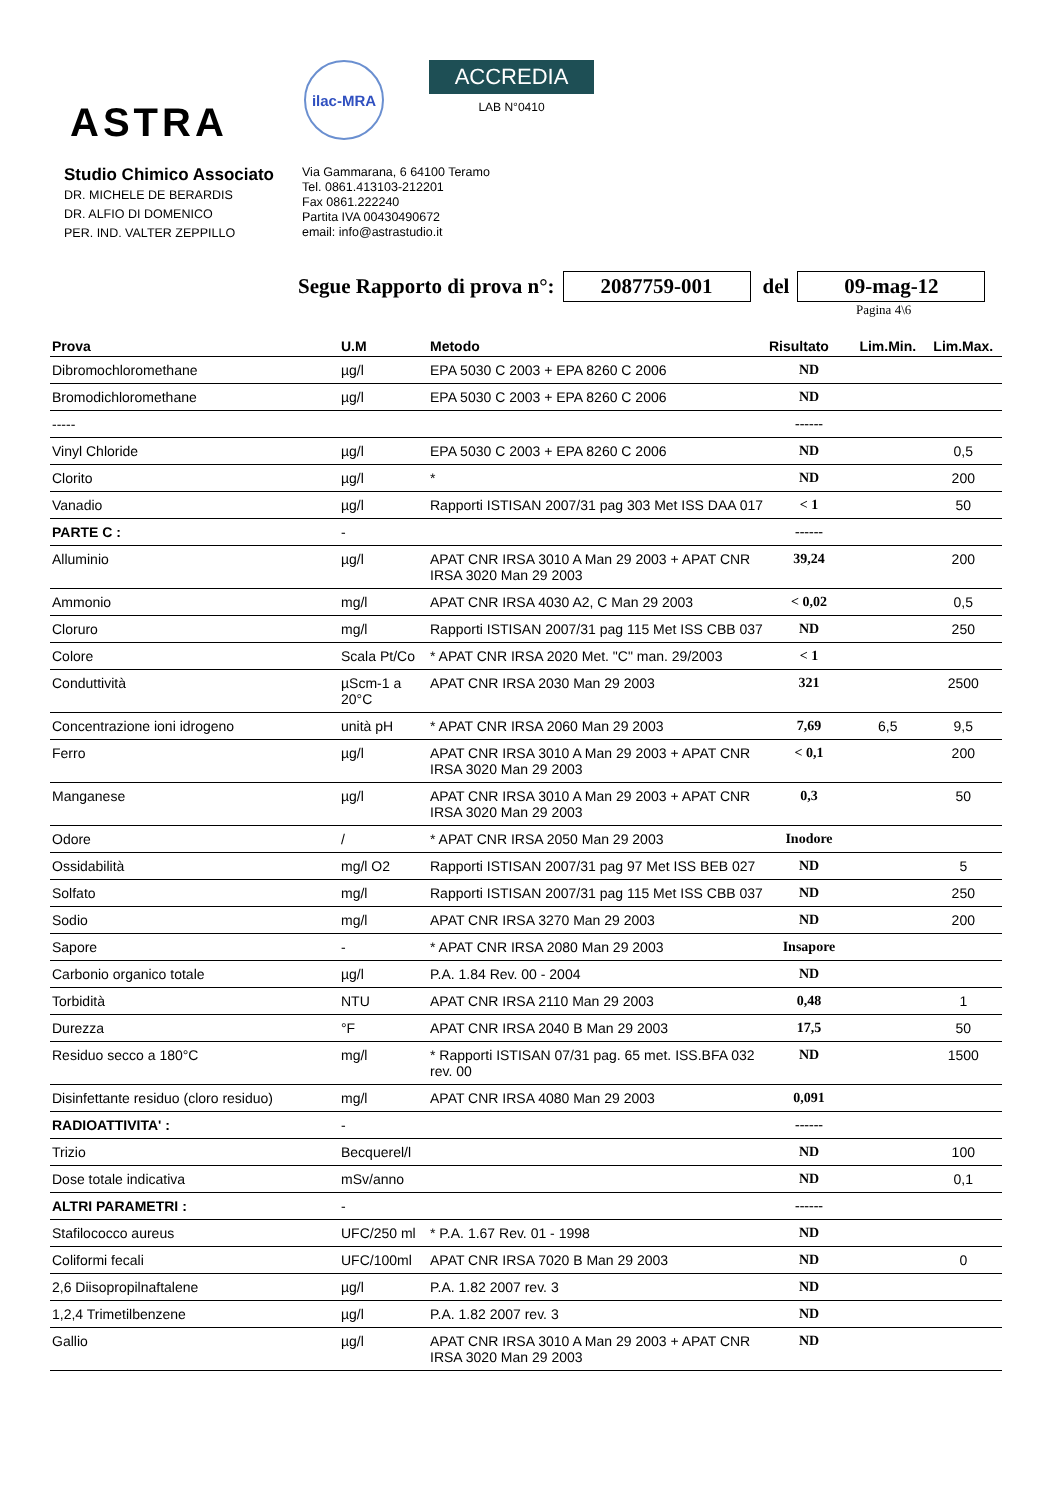ASTRA
ilac-MRA
ACCREDIA
LAB N°0410
Studio Chimico Associato
DR. MICHELE DE BERARDIS
DR. ALFIO DI DOMENICO
PER. IND. VALTER ZEPPILLO
Via Gammarana, 6 64100 Teramo
Tel. 0861.413103-212201
Fax 0861.222240
Partita IVA 00430490672
email: info@astrastudio.it
Segue Rapporto di prova n°: 2087759-001 del 09-mag-12
Pagina 4\6
| Prova | U.M | Metodo | Risultato | Lim.Min. | Lim.Max. |
| --- | --- | --- | --- | --- | --- |
| Dibromochloromethane | µg/l | EPA 5030 C 2003 + EPA 8260 C 2006 | ND | | |
| Bromodichloromethane | µg/l | EPA 5030 C 2003 + EPA 8260 C 2006 | ND | | |
| ----- | | | ------ | | |
| Vinyl Chloride | µg/l | EPA 5030 C 2003 + EPA 8260 C 2006 | ND | | 0,5 |
| Clorito | µg/l | * | ND | | 200 |
| Vanadio | µg/l | Rapporti ISTISAN 2007/31 pag 303 Met ISS DAA 017 | < 1 | | 50 |
| PARTE C : | - | | ------ | | |
| Alluminio | µg/l | APAT CNR IRSA 3010 A Man 29 2003 + APAT CNR IRSA 3020 Man 29 2003 | 39,24 | | 200 |
| Ammonio | mg/l | APAT CNR IRSA 4030 A2, C Man 29 2003 | < 0,02 | | 0,5 |
| Cloruro | mg/l | Rapporti ISTISAN 2007/31 pag 115 Met ISS CBB 037 | ND | | 250 |
| Colore | Scala Pt/Co | * APAT CNR IRSA 2020 Met. "C" man. 29/2003 | < 1 | | |
| Conduttività | µScm-1 a 20°C | APAT CNR IRSA 2030 Man 29 2003 | 321 | | 2500 |
| Concentrazione ioni idrogeno | unità pH | * APAT CNR IRSA 2060 Man 29 2003 | 7,69 | 6,5 | 9,5 |
| Ferro | µg/l | APAT CNR IRSA 3010 A Man 29 2003 + APAT CNR IRSA 3020 Man 29 2003 | < 0,1 | | 200 |
| Manganese | µg/l | APAT CNR IRSA 3010 A Man 29 2003 + APAT CNR IRSA 3020 Man 29 2003 | 0,3 | | 50 |
| Odore | / | * APAT CNR IRSA 2050 Man 29 2003 | Inodore | | |
| Ossidabilità | mg/l O2 | Rapporti ISTISAN 2007/31 pag 97 Met ISS BEB 027 | ND | | 5 |
| Solfato | mg/l | Rapporti ISTISAN 2007/31 pag 115 Met ISS CBB 037 | ND | | 250 |
| Sodio | mg/l | APAT CNR IRSA 3270 Man 29 2003 | ND | | 200 |
| Sapore | - | * APAT CNR IRSA 2080 Man 29 2003 | Insapore | | |
| Carbonio organico totale | µg/l | P.A. 1.84 Rev. 00 - 2004 | ND | | |
| Torbidità | NTU | APAT CNR IRSA 2110 Man 29 2003 | 0,48 | | 1 |
| Durezza | °F | APAT CNR IRSA 2040 B Man 29 2003 | 17,5 | | 50 |
| Residuo secco a 180°C | mg/l | * Rapporti ISTISAN 07/31 pag. 65 met. ISS.BFA 032 rev. 00 | ND | | 1500 |
| Disinfettante residuo (cloro residuo) | mg/l | APAT CNR IRSA 4080 Man 29 2003 | 0,091 | | |
| RADIOATTIVITA' : | - | | ------ | | |
| Trizio | Becquerel/l | | ND | | 100 |
| Dose totale indicativa | mSv/anno | | ND | | 0,1 |
| ALTRI PARAMETRI : | - | | ------ | | |
| Stafilococco aureus | UFC/250 ml | * P.A. 1.67 Rev. 01 - 1998 | ND | | |
| Coliformi fecali | UFC/100ml | APAT CNR IRSA 7020 B Man 29 2003 | ND | | 0 |
| 2,6 Diisopropilnaftalene | µg/l | P.A. 1.82 2007 rev. 3 | ND | | |
| 1,2,4 Trimetilbenzene | µg/l | P.A. 1.82 2007 rev. 3 | ND | | |
| Gallio | µg/l | APAT CNR IRSA 3010 A Man 29 2003 + APAT CNR IRSA 3020 Man 29 2003 | ND | | |